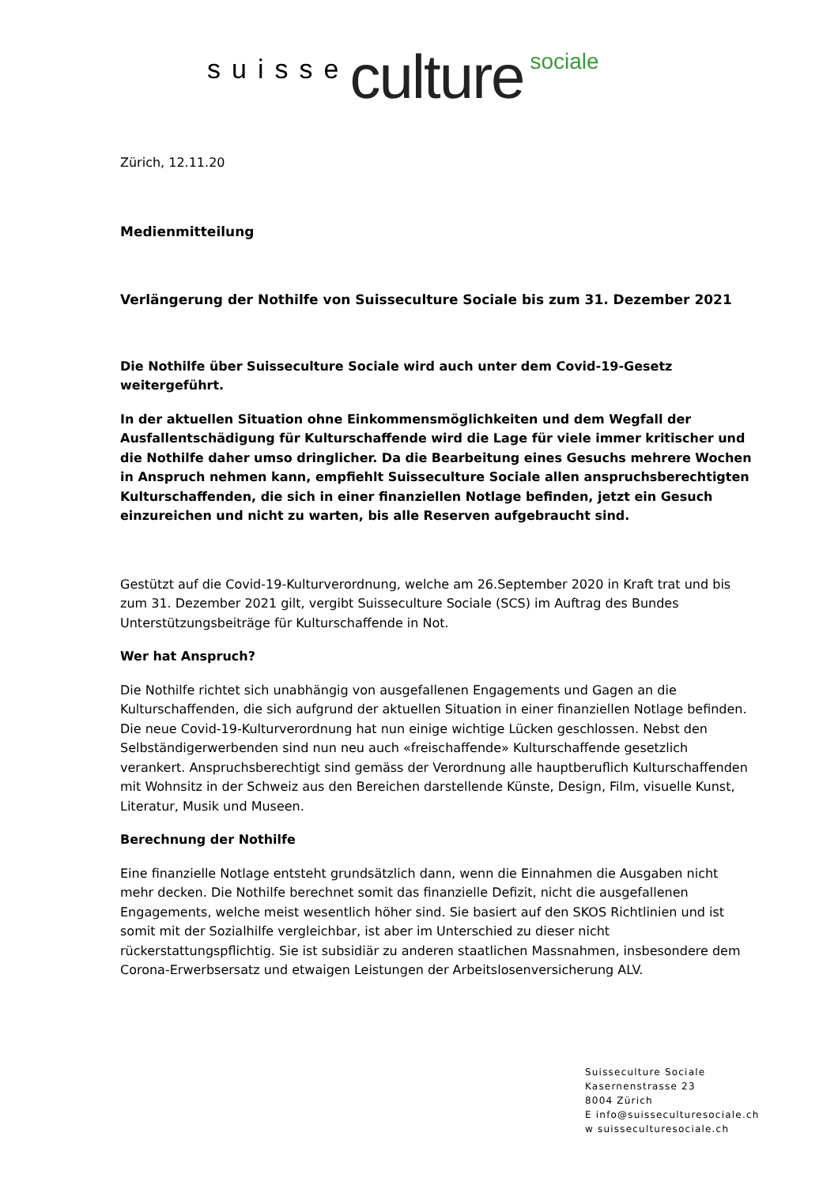suisse culture sociale
Zürich, 12.11.20
Medienmitteilung
Verlängerung der Nothilfe von Suisseculture Sociale bis zum 31. Dezember 2021
Die Nothilfe über Suisseculture Sociale wird auch unter dem Covid-19-Gesetz weitergeführt.
In der aktuellen Situation ohne Einkommensmöglichkeiten und dem Wegfall der Ausfallentschädigung für Kulturschaffende wird die Lage für viele immer kritischer und die Nothilfe daher umso dringlicher. Da die Bearbeitung eines Gesuchs mehrere Wochen in Anspruch nehmen kann, empfiehlt Suisseculture Sociale allen anspruchsberechtigten Kulturschaffenden, die sich in einer finanziellen Notlage befinden, jetzt ein Gesuch einzureichen und nicht zu warten, bis alle Reserven aufgebraucht sind.
Gestützt auf die Covid-19-Kulturverordnung, welche am 26.September 2020 in Kraft trat und bis zum 31. Dezember 2021 gilt, vergibt Suisseculture Sociale (SCS) im Auftrag des Bundes Unterstützungsbeiträge für Kulturschaffende in Not.
Wer hat Anspruch?
Die Nothilfe richtet sich unabhängig von ausgefallenen Engagements und Gagen an die Kulturschaffenden, die sich aufgrund der aktuellen Situation in einer finanziellen Notlage befinden. Die neue Covid-19-Kulturverordnung hat nun einige wichtige Lücken geschlossen. Nebst den Selbständigerwerbenden sind nun neu auch «freischaffende» Kulturschaffende gesetzlich verankert. Anspruchsberechtigt sind gemäss der Verordnung alle hauptberuflich Kulturschaffenden mit Wohnsitz in der Schweiz aus den Bereichen darstellende Künste, Design, Film, visuelle Kunst, Literatur, Musik und Museen.
Berechnung der Nothilfe
Eine finanzielle Notlage entsteht grundsätzlich dann, wenn die Einnahmen die Ausgaben nicht mehr decken. Die Nothilfe berechnet somit das finanzielle Defizit, nicht die ausgefallenen Engagements, welche meist wesentlich höher sind. Sie basiert auf den SKOS Richtlinien und ist somit mit der Sozialhilfe vergleichbar, ist aber im Unterschied zu dieser nicht rückerstattungspflichtig. Sie ist subsidiär zu anderen staatlichen Massnahmen, insbesondere dem Corona-Erwerbsersatz und etwaigen Leistungen der Arbeitslosenversicherung ALV.
Suisseculture Sociale
Kasernenstrasse 23
8004 Zürich
E info@suisseculturesociale.ch
w suisseculturesociale.ch